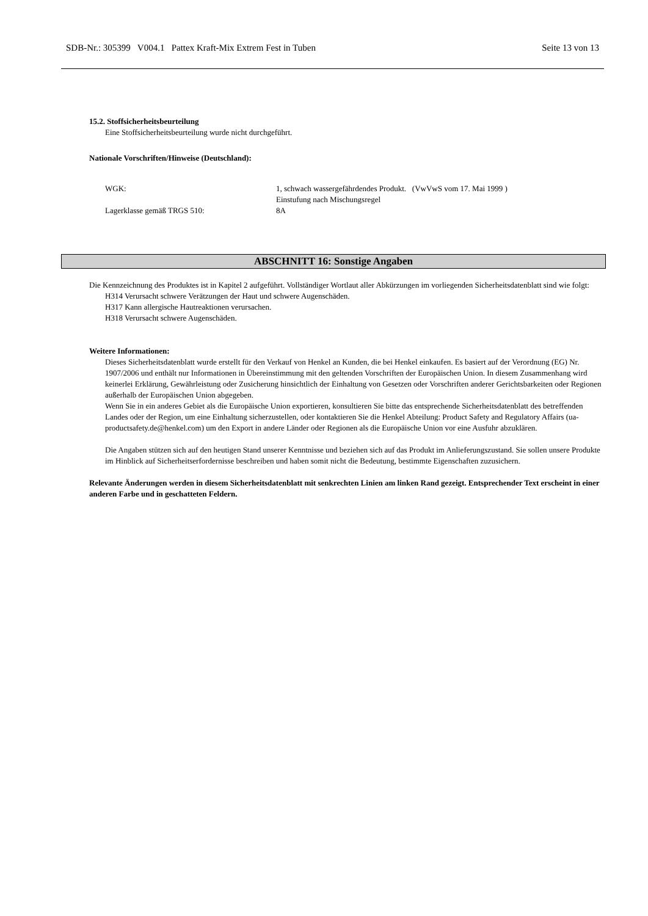SDB-Nr.: 305399 V004.1 Pattex Kraft-Mix Extrem Fest in Tuben Seite 13 von 13
15.2. Stoffsicherheitsbeurteilung
Eine Stoffsicherheitsbeurteilung wurde nicht durchgeführt.
Nationale Vorschriften/Hinweise (Deutschland):
WGK: 1, schwach wassergefährdendes Produkt. (VwVwS vom 17. Mai 1999 )
Einstufung nach Mischungsregel
Lagerklasse gemäß TRGS 510: 8A
ABSCHNITT 16: Sonstige Angaben
Die Kennzeichnung des Produktes ist in Kapitel 2 aufgeführt. Vollständiger Wortlaut aller Abkürzungen im vorliegenden Sicherheitsdatenblatt sind wie folgt:
H314 Verursacht schwere Verätzungen der Haut und schwere Augenschäden.
H317 Kann allergische Hautreaktionen verursachen.
H318 Verursacht schwere Augenschäden.
Weitere Informationen:
Dieses Sicherheitsdatenblatt wurde erstellt für den Verkauf von Henkel an Kunden, die bei Henkel einkaufen. Es basiert auf der Verordnung (EG) Nr. 1907/2006 und enthält nur Informationen in Übereinstimmung mit den geltenden Vorschriften der Europäischen Union. In diesem Zusammenhang wird keinerlei Erklärung, Gewährleistung oder Zusicherung hinsichtlich der Einhaltung von Gesetzen oder Vorschriften anderer Gerichtsbarkeiten oder Regionen außerhalb der Europäischen Union abgegeben.
Wenn Sie in ein anderes Gebiet als die Europäische Union exportieren, konsultieren Sie bitte das entsprechende Sicherheitsdatenblatt des betreffenden Landes oder der Region, um eine Einhaltung sicherzustellen, oder kontaktieren Sie die Henkel Abteilung: Product Safety and Regulatory Affairs (ua-productsafety.de@henkel.com) um den Export in andere Länder oder Regionen als die Europäische Union vor eine Ausfuhr abzuklären.
Die Angaben stützen sich auf den heutigen Stand unserer Kenntnisse und beziehen sich auf das Produkt im Anlieferungszustand. Sie sollen unsere Produkte im Hinblick auf Sicherheitserfordernisse beschreiben und haben somit nicht die Bedeutung, bestimmte Eigenschaften zuzusichern.
Relevante Änderungen werden in diesem Sicherheitsdatenblatt mit senkrechten Linien am linken Rand gezeigt. Entsprechender Text erscheint in einer anderen Farbe und in geschatteten Feldern.